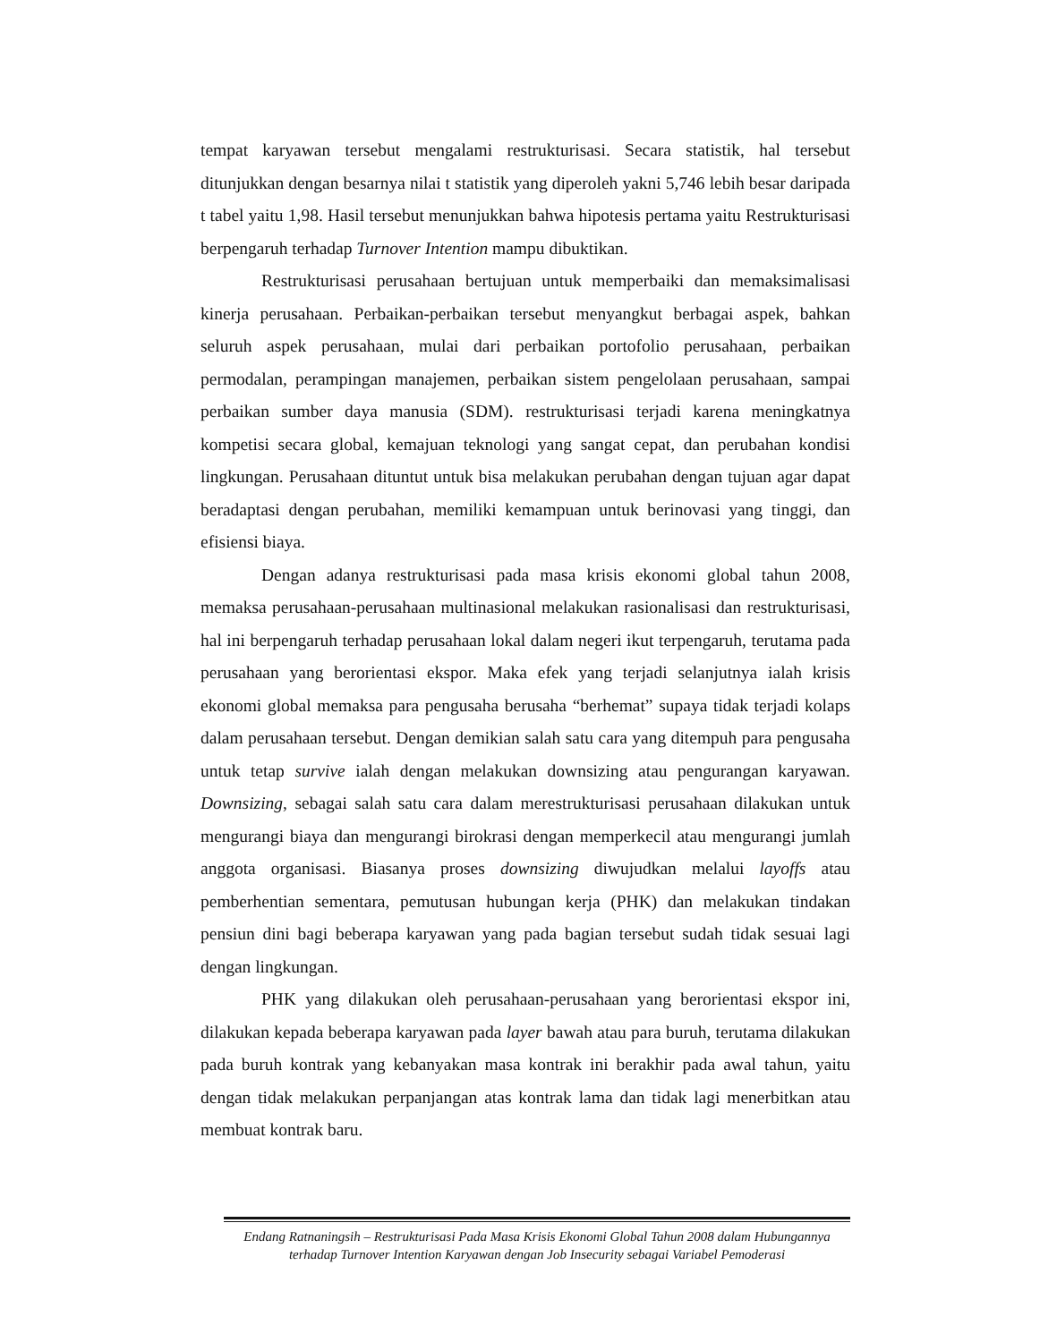tempat karyawan tersebut mengalami restrukturisasi. Secara statistik, hal tersebut ditunjukkan dengan besarnya nilai t statistik yang diperoleh yakni 5,746 lebih besar daripada t tabel yaitu 1,98. Hasil tersebut menunjukkan bahwa hipotesis pertama yaitu Restrukturisasi berpengaruh terhadap Turnover Intention mampu dibuktikan.
Restrukturisasi perusahaan bertujuan untuk memperbaiki dan memaksimalisasi kinerja perusahaan. Perbaikan-perbaikan tersebut menyangkut berbagai aspek, bahkan seluruh aspek perusahaan, mulai dari perbaikan portofolio perusahaan, perbaikan permodalan, perampingan manajemen, perbaikan sistem pengelolaan perusahaan, sampai perbaikan sumber daya manusia (SDM). restrukturisasi terjadi karena meningkatnya kompetisi secara global, kemajuan teknologi yang sangat cepat, dan perubahan kondisi lingkungan. Perusahaan dituntut untuk bisa melakukan perubahan dengan tujuan agar dapat beradaptasi dengan perubahan, memiliki kemampuan untuk berinovasi yang tinggi, dan efisiensi biaya.
Dengan adanya restrukturisasi pada masa krisis ekonomi global tahun 2008, memaksa perusahaan-perusahaan multinasional melakukan rasionalisasi dan restrukturisasi, hal ini berpengaruh terhadap perusahaan lokal dalam negeri ikut terpengaruh, terutama pada perusahaan yang berorientasi ekspor. Maka efek yang terjadi selanjutnya ialah krisis ekonomi global memaksa para pengusaha berusaha “berhemat” supaya tidak terjadi kolaps dalam perusahaan tersebut. Dengan demikian salah satu cara yang ditempuh para pengusaha untuk tetap survive ialah dengan melakukan downsizing atau pengurangan karyawan. Downsizing, sebagai salah satu cara dalam merestrukturisasi perusahaan dilakukan untuk mengurangi biaya dan mengurangi birokrasi dengan memperkecil atau mengurangi jumlah anggota organisasi. Biasanya proses downsizing diwujudkan melalui layoffs atau pemberhentian sementara, pemutusan hubungan kerja (PHK) dan melakukan tindakan pensiun dini bagi beberapa karyawan yang pada bagian tersebut sudah tidak sesuai lagi dengan lingkungan.
PHK yang dilakukan oleh perusahaan-perusahaan yang berorientasi ekspor ini, dilakukan kepada beberapa karyawan pada layer bawah atau para buruh, terutama dilakukan pada buruh kontrak yang kebanyakan masa kontrak ini berakhir pada awal tahun, yaitu dengan tidak melakukan perpanjangan atas kontrak lama dan tidak lagi menerbitkan atau membuat kontrak baru.
Endang Ratnaningsih – Restrukturisasi Pada Masa Krisis Ekonomi Global Tahun 2008 dalam Hubungannya terhadap Turnover Intention Karyawan dengan Job Insecurity sebagai Variabel Pemoderasi